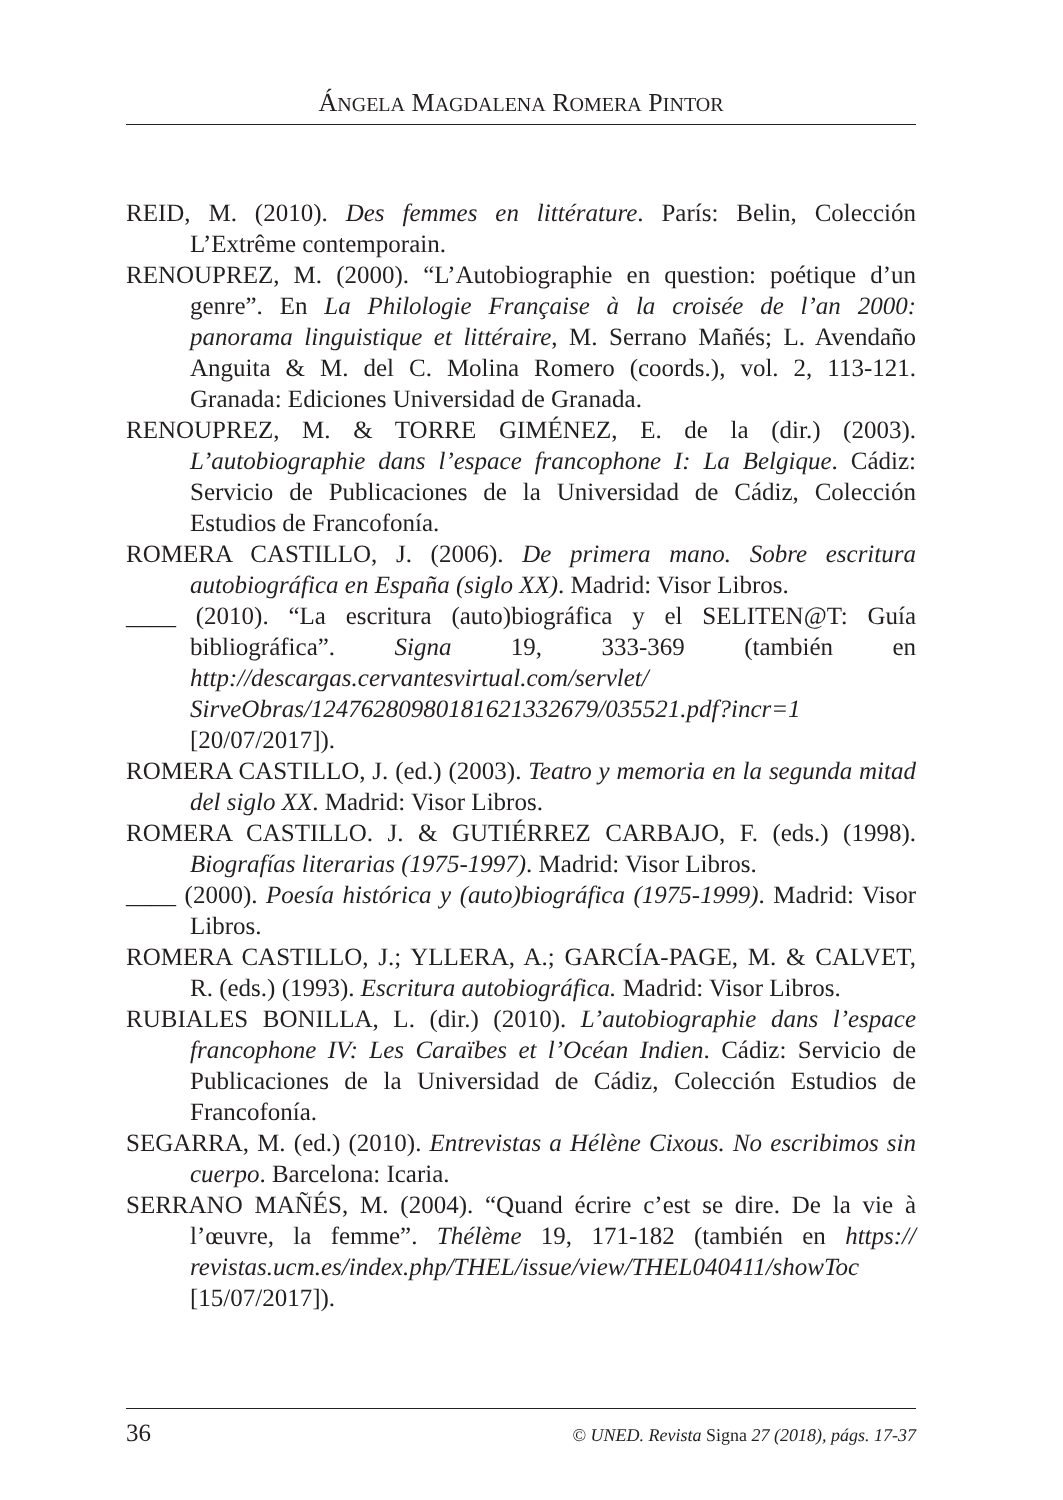ÁNGELA MAGDALENA ROMERA PINTOR
REID, M. (2010). Des femmes en littérature. París: Belin, Colección L’Extrême contemporain.
RENOUPREZ, M. (2000). “L’Autobiographie en question: poétique d’un genre”. En La Philologie Française à la croisée de l’an 2000: panorama linguistique et littéraire, M. Serrano Mañés; L. Avendaño Anguita & M. del C. Molina Romero (coords.), vol. 2, 113-121. Granada: Ediciones Universidad de Granada.
RENOUPREZ, M. & TORRE GIMÉNEZ, E. de la (dir.) (2003). L’autobiographie dans l’espace francophone I: La Belgique. Cádiz: Servicio de Publicaciones de la Universidad de Cádiz, Colección Estudios de Francofonía.
ROMERA CASTILLO, J. (2006). De primera mano. Sobre escritura autobiográfica en España (siglo XX). Madrid: Visor Libros.
____ (2010). “La escritura (auto)biográfica y el SELITEN@T: Guía bibliográfica”. Signa 19, 333-369 (también en http://descargas.cervantesvirtual.com/servlet/ SirveObras/12476280980181621332679/035521.pdf?incr=1 [20/07/2017]).
ROMERA CASTILLO, J. (ed.) (2003). Teatro y memoria en la segunda mitad del siglo XX. Madrid: Visor Libros.
ROMERA CASTILLO. J. & GUTIÉRREZ CARBAJO, F. (eds.) (1998). Biografías literarias (1975-1997). Madrid: Visor Libros.
____ (2000). Poesía histórica y (auto)biográfica (1975-1999). Madrid: Visor Libros.
ROMERA CASTILLO, J.; YLLERA, A.; GARCÍA-PAGE, M. & CALVET, R. (eds.) (1993). Escritura autobiográfica. Madrid: Visor Libros.
RUBIALES BONILLA, L. (dir.) (2010). L’autobiographie dans l’espace francophone IV: Les Caraïbes et l’Océan Indien. Cádiz: Servicio de Publicaciones de la Universidad de Cádiz, Colección Estudios de Francofonía.
SEGARRA, M. (ed.) (2010). Entrevistas a Hélène Cixous. No escribimos sin cuerpo. Barcelona: Icaria.
SERRANO MAÑÉS, M. (2004). “Quand écrire c’est se dire. De la vie à l’œuvre, la femme”. Thélème 19, 171-182 (también en https:// revistas.ucm.es/index.php/THEL/issue/view/THEL040411/showToc [15/07/2017]).
36 © UNED. Revista Signa 27 (2018), págs. 17-37